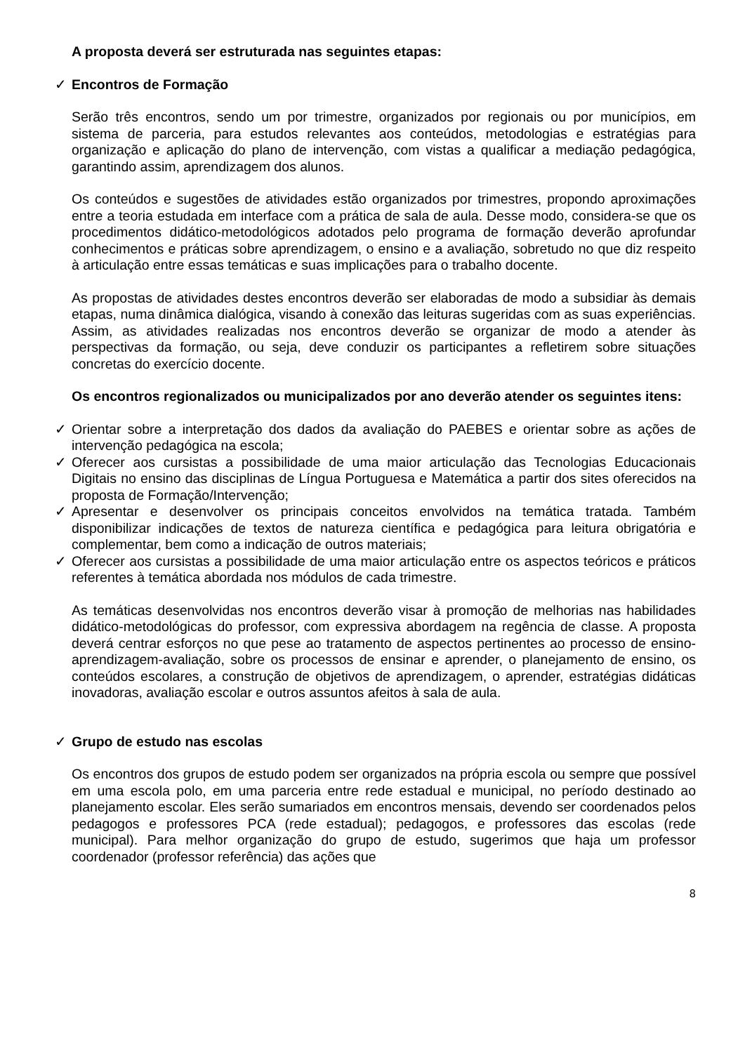A proposta deverá ser estruturada nas seguintes etapas:
✓ Encontros de Formação
Serão três encontros, sendo um por trimestre, organizados por regionais ou por municípios, em sistema de parceria, para estudos relevantes aos conteúdos, metodologias e estratégias para organização e aplicação do plano de intervenção, com vistas a qualificar a mediação pedagógica, garantindo assim, aprendizagem dos alunos.
Os conteúdos e sugestões de atividades estão organizados por trimestres, propondo aproximações entre a teoria estudada em interface com a prática de sala de aula. Desse modo, considera-se que os procedimentos didático-metodológicos adotados pelo programa de formação deverão aprofundar conhecimentos e práticas sobre aprendizagem, o ensino e a avaliação, sobretudo no que diz respeito à articulação entre essas temáticas e suas implicações para o trabalho docente.
As propostas de atividades destes encontros deverão ser elaboradas de modo a subsidiar às demais etapas, numa dinâmica dialógica, visando à conexão das leituras sugeridas com as suas experiências. Assim, as atividades realizadas nos encontros deverão se organizar de modo a atender às perspectivas da formação, ou seja, deve conduzir os participantes a refletirem sobre situações concretas do exercício docente.
Os encontros regionalizados ou municipalizados por ano deverão atender os seguintes itens:
✓ Orientar sobre a interpretação dos dados da avaliação do PAEBES e orientar sobre as ações de intervenção pedagógica na escola;
✓ Oferecer aos cursistas a possibilidade de uma maior articulação das Tecnologias Educacionais Digitais no ensino das disciplinas de Língua Portuguesa e Matemática a partir dos sites oferecidos na proposta de Formação/Intervenção;
✓ Apresentar e desenvolver os principais conceitos envolvidos na temática tratada. Também disponibilizar indicações de textos de natureza científica e pedagógica para leitura obrigatória e complementar, bem como a indicação de outros materiais;
✓ Oferecer aos cursistas a possibilidade de uma maior articulação entre os aspectos teóricos e práticos referentes à temática abordada nos módulos de cada trimestre.
As temáticas desenvolvidas nos encontros deverão visar à promoção de melhorias nas habilidades didático-metodológicas do professor, com expressiva abordagem na regência de classe. A proposta deverá centrar esforços no que pese ao tratamento de aspectos pertinentes ao processo de ensino-aprendizagem-avaliação, sobre os processos de ensinar e aprender, o planejamento de ensino, os conteúdos escolares, a construção de objetivos de aprendizagem, o aprender, estratégias didáticas inovadoras, avaliação escolar e outros assuntos afeitos à sala de aula.
✓ Grupo de estudo nas escolas
Os encontros dos grupos de estudo podem ser organizados na própria escola ou sempre que possível em uma escola polo, em uma parceria entre rede estadual e municipal, no período destinado ao planejamento escolar. Eles serão sumariados em encontros mensais, devendo ser coordenados pelos pedagogos e professores PCA (rede estadual); pedagogos, e professores das escolas (rede municipal). Para melhor organização do grupo de estudo, sugerimos que haja um professor coordenador (professor referência) das ações que
8